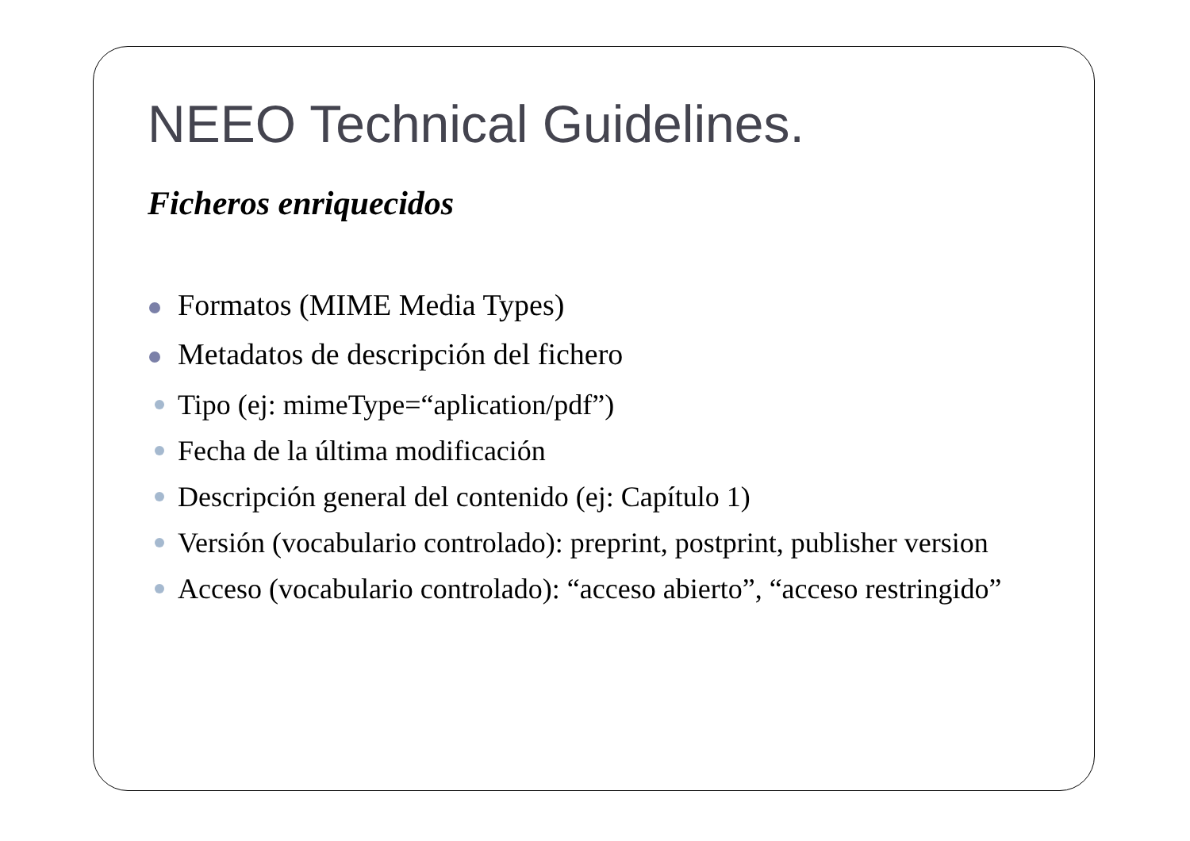NEEO Technical Guidelines.
Ficheros enriquecidos
Formatos (MIME Media Types)
Metadatos de descripción del fichero
Tipo (ej: mimeType=“aplication/pdf”)
Fecha de la última modificación
Descripción general del contenido (ej: Capítulo 1)
Versión (vocabulario controlado): preprint, postprint, publisher version
Acceso (vocabulario controlado): “acceso abierto”, “acceso restringido”